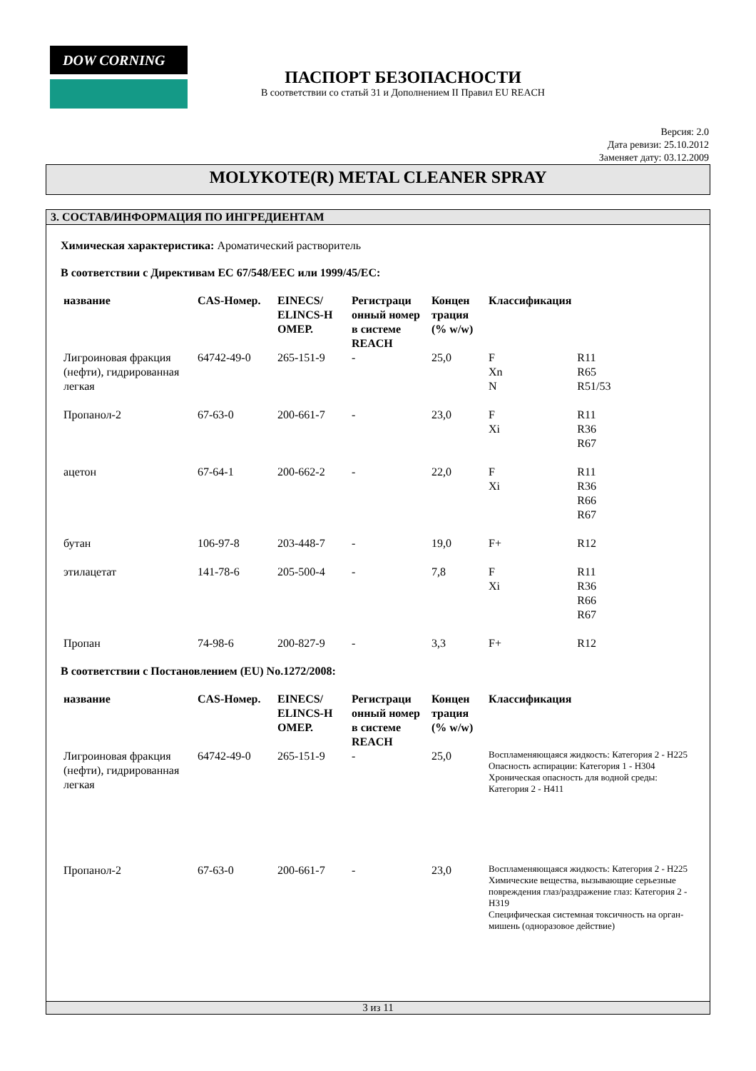DOW CORNING
ПАСПОРТ БЕЗОПАСНОСТИ
В соответствии со статьй 31 и Дополнением II Правил EU REACH
Версия: 2.0
Дата ревизи: 25.10.2012
Заменяет дату: 03.12.2009
MOLYKOTE(R) METAL CLEANER SPRAY
3. СОСТАВ/ИНФОРМАЦИЯ ПО ИНГРЕДИЕНТАМ
Химическая характеристика: Ароматический растворитель
В соответствии с Директивам ЕС 67/548/EEC или 1999/45/EC:
| название | CAS-Номер. | EINECS/ ELINCS-Н ОМЕР. | Регистраци онный номер в системе REACH | Концен трация (% w/w) | Классификация | |
| --- | --- | --- | --- | --- | --- | --- |
| Лигроиновая фракция (нефти), гидрированная легкая | 64742-49-0 | 265-151-9 | - | 25,0 | F Xn N | R11 R65 R51/53 |
| Пропанол-2 | 67-63-0 | 200-661-7 | - | 23,0 | F Xi | R11 R36 R67 |
| ацетон | 67-64-1 | 200-662-2 | - | 22,0 | F Xi | R11 R36 R66 R67 |
| бутан | 106-97-8 | 203-448-7 | - | 19,0 | F+ | R12 |
| этилацетат | 141-78-6 | 205-500-4 | - | 7,8 | F Xi | R11 R36 R66 R67 |
| Пропан | 74-98-6 | 200-827-9 | - | 3,3 | F+ | R12 |
В соответствии с Постановлением (EU) No.1272/2008:
| название | CAS-Номер. | EINECS/ ELINCS-Н ОМЕР. | Регистраци онный номер в системе REACH | Концен трация (% w/w) | Классификация |
| --- | --- | --- | --- | --- | --- |
| Лигроиновая фракция (нефти), гидрированная легкая | 64742-49-0 | 265-151-9 | - | 25,0 | Воспламеняющаяся жидкость: Категория 2 - H225 Опасность аспирации: Категория 1 - H304 Хроническая опасность для водной среды: Категория 2 - H411 |
| Пропанол-2 | 67-63-0 | 200-661-7 | - | 23,0 | Воспламеняющаяся жидкость: Категория 2 - H225 Химические вещества, вызывающие серьезные повреждения глаз/раздражение глаз: Категория 2 - H319 Специфическая системная токсичность на орган-мишень (одноразовое действие) |
3 из 11